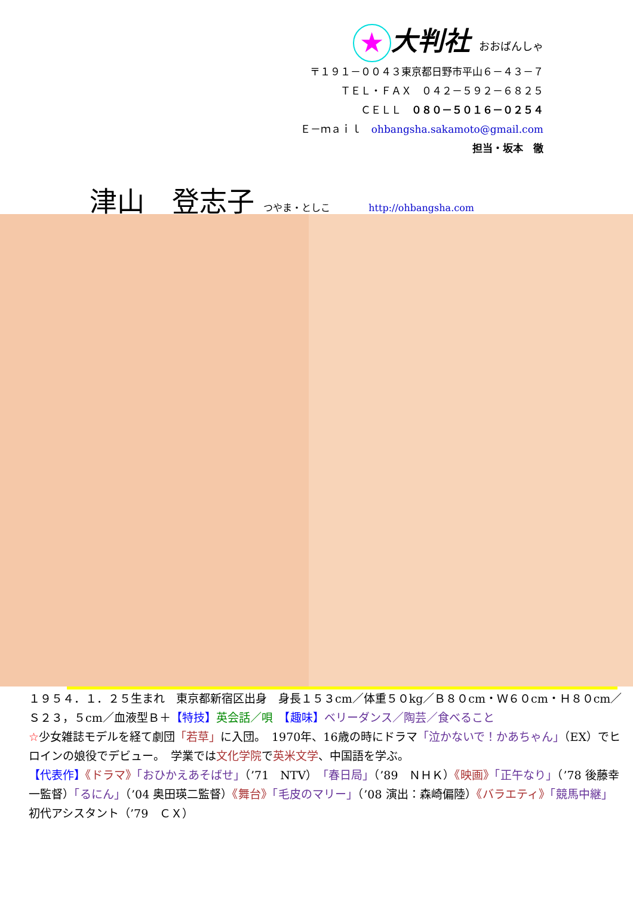★ 大判社 おおばんしゃ
〒１９１－００４３東京都日野市平山６－４３－７
ＴＥＬ・ＦＡＸ　０４２－５９２－６８２５
ＣＥＬＬ　０８０－５０１６－０２５４
Ｅ－ｍａｉｌ　ohbangsha.sakamoto@gmail.com
担当・坂本　徹
津山　登志子 つやま・としこ http://ohbangsha.com
１９５４．１．２５生まれ　東京都新宿区出身　身長１５３cm／体重５０kg／Ｂ８０cm・Ｗ６０cm・Ｈ８０cm／Ｓ２３，５cm／血液型Ｂ＋【特技】英会話／唄　【趣味】ベリーダンス／陶芸／食べること
☆少女雑誌モデルを経て劇団「若草」に入団。　1970年、16歳の時にドラマ「泣かないで！かあちゃん」（EX）でヒロインの娘役でデビュー。　学業では文化学院で英米文学、中国語を学ぶ。
【代表作】《ドラマ》「おひかえあそばせ」（’71　NTV）「春日局」（’89　ＮＨＫ）《映画》「正午なり」（’78 後藤幸一監督）「るにん」（’04 奥田瑛二監督）《舞台》「毛皮のマリー」（’08 演出：森崎偏陸）《バラエティ》「競馬中継」初代アシスタント（’79　ＣＸ）